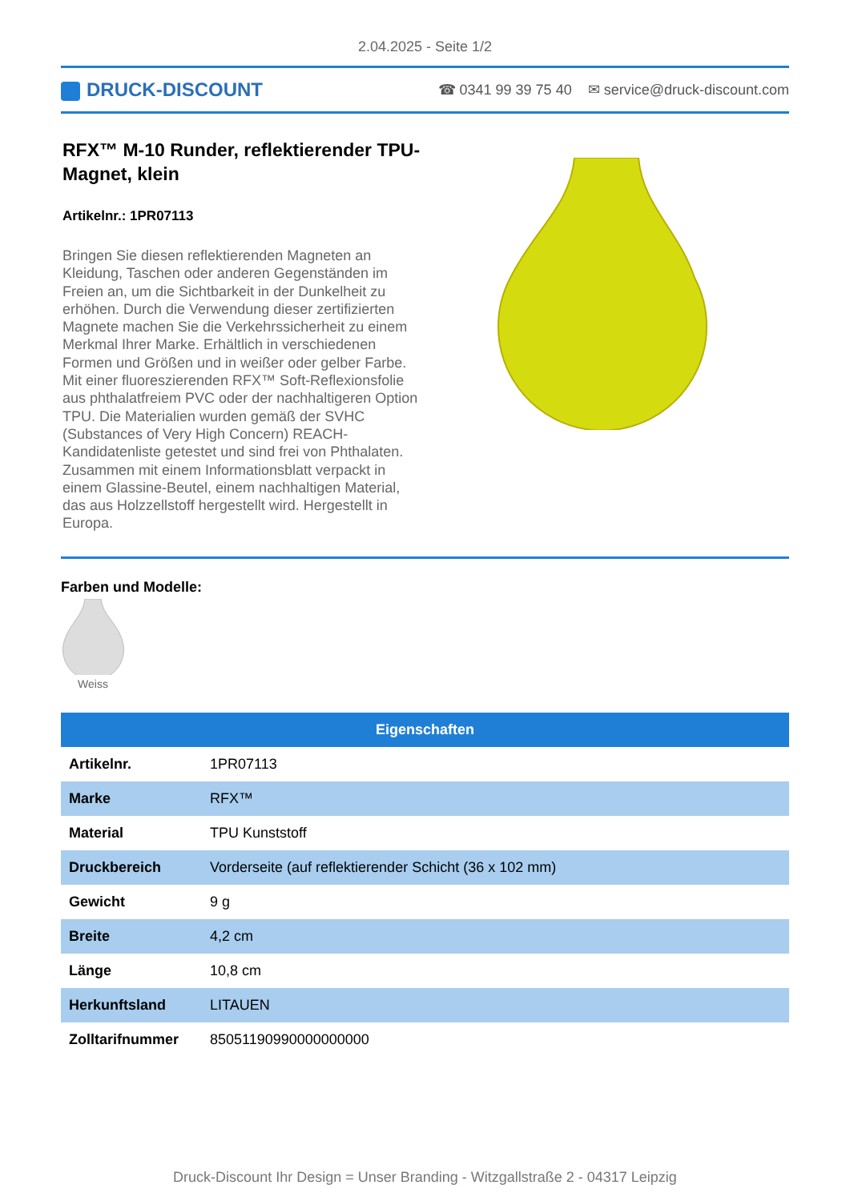2.04.2025 - Seite 1/2
DRUCK-DISCOUNT
☎ 0341 99 39 75 40 ✉ service@druck-discount.com
RFX™ M-10 Runder, reflektierender TPU-Magnet, klein
Artikelnr.: 1PR07113
Bringen Sie diesen reflektierenden Magneten an Kleidung, Taschen oder anderen Gegenständen im Freien an, um die Sichtbarkeit in der Dunkelheit zu erhöhen. Durch die Verwendung dieser zertifizierten Magnete machen Sie die Verkehrssicherheit zu einem Merkmal Ihrer Marke. Erhältlich in verschiedenen Formen und Größen und in weißer oder gelber Farbe. Mit einer fluoreszierenden RFX™ Soft-Reflexionsfolie aus phthalatfreiem PVC oder der nachhaltigeren Option TPU. Die Materialien wurden gemäß der SVHC (Substances of Very High Concern) REACH-Kandidatenliste getestet und sind frei von Phthalaten. Zusammen mit einem Informationsblatt verpackt in einem Glassine-Beutel, einem nachhaltigen Material, das aus Holzzellstoff hergestellt wird. Hergestellt in Europa.
Farben und Modelle:
Weiss
| Eigenschaften | |
| --- | --- |
| Artikelnr. | 1PR07113 |
| Marke | RFX™ |
| Material | TPU Kunststoff |
| Druckbereich | Vorderseite (auf reflektierender Schicht (36 x 102 mm) |
| Gewicht | 9 g |
| Breite | 4,2 cm |
| Länge | 10,8 cm |
| Herkunftsland | LITAUEN |
| Zolltarifnummer | 85051190990000000000 |
Druck-Discount Ihr Design = Unser Branding - Witzgallstraße 2 - 04317 Leipzig